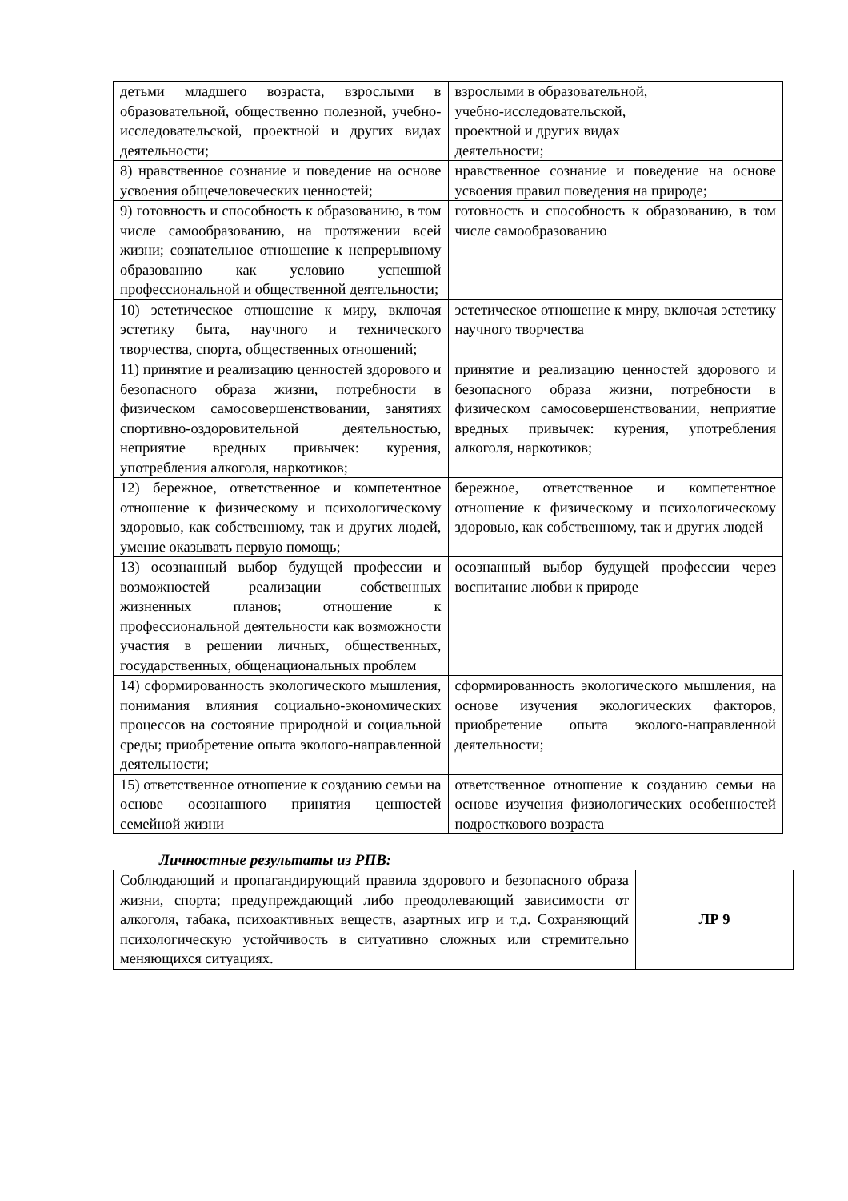| детьми младшего возраста, взрослыми в образовательной, общественно полезной, учебно-исследовательской, проектной и других видах деятельности; | взрослыми в образовательной, учебно-исследовательской, проектной и других видах деятельности; |
| 8) нравственное сознание и поведение на основе усвоения общечеловеческих ценностей; | нравственное сознание и поведение на основе усвоения правил поведения на природе; |
| 9) готовность и способность к образованию, в том числе самообразованию, на протяжении всей жизни; сознательное отношение к непрерывному образованию как условию успешной профессиональной и общественной деятельности; | готовность и способность к образованию, в том числе самообразованию |
| 10) эстетическое отношение к миру, включая эстетику быта, научного и технического творчества, спорта, общественных отношений; | эстетическое отношение к миру, включая эстетику научного творчества |
| 11) принятие и реализацию ценностей здорового и безопасного образа жизни, потребности в физическом самосовершенствовании, занятиях спортивно-оздоровительной деятельностью, неприятие вредных привычек: курения, употребления алкоголя, наркотиков; | принятие и реализацию ценностей здорового и безопасного образа жизни, потребности в физическом самосовершенствовании, неприятие вредных привычек: курения, употребления алкоголя, наркотиков; |
| 12) бережное, ответственное и компетентное отношение к физическому и психологическому здоровью, как собственному, так и других людей, умение оказывать первую помощь; | бережное, ответственное и компетентное отношение к физическому и психологическому здоровью, как собственному, так и других людей |
| 13) осознанный выбор будущей профессии и возможностей реализации собственных жизненных планов; отношение к профессиональной деятельности как возможности участия в решении личных, общественных, государственных, общенациональных проблем | осознанный выбор будущей профессии через воспитание любви к природе |
| 14) сформированность экологического мышления, понимания влияния социально-экономических процессов на состояние природной и социальной среды; приобретение опыта эколого-направленной деятельности; | сформированность экологического мышления, на основе изучения экологических факторов, приобретение опыта эколого-направленной деятельности; |
| 15) ответственное отношение к созданию семьи на основе осознанного принятия ценностей семейной жизни | ответственное отношение к созданию семьи на основе изучения физиологических особенностей подросткового возраста |
Личностные результаты из РПВ:
| Соблюдающий и пропагандирующий правила здорового и безопасного образа жизни, спорта; предупреждающий либо преодолевающий зависимости от алкоголя, табака, психоактивных веществ, азартных игр и т.д. Сохраняющий психологическую устойчивость в ситуативно сложных или стремительно меняющихся ситуациях. | ЛР 9 |